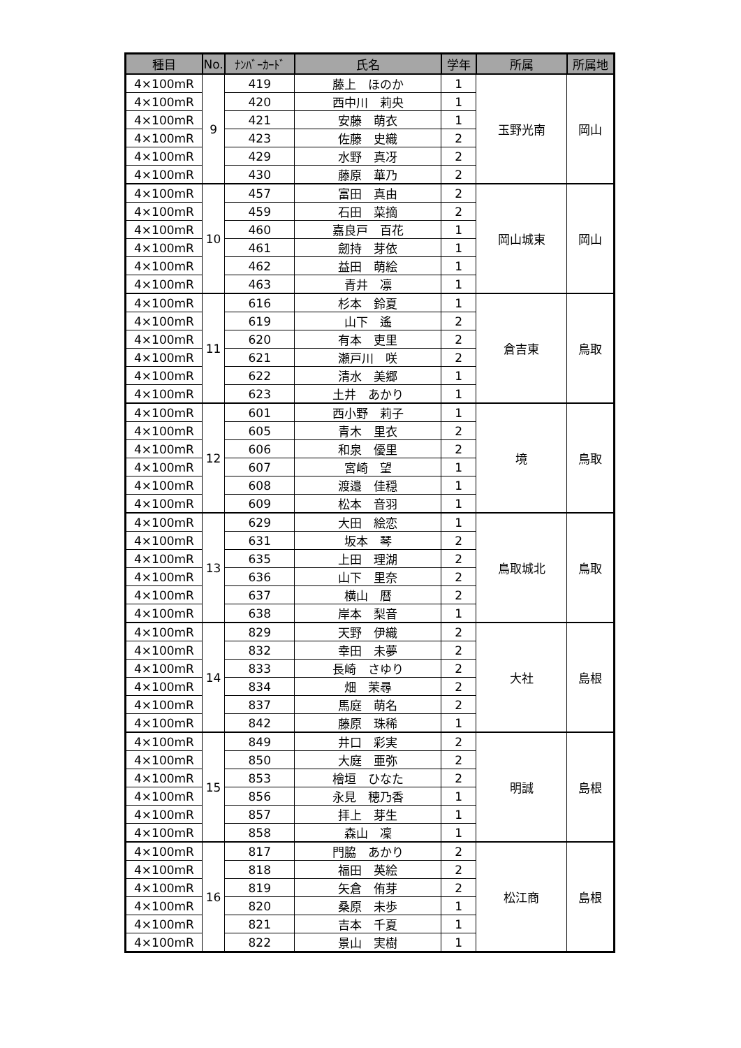| 種目 | No. | ﾅﾝﾊﾞｰｶｰﾄﾞ | 氏名 | 学年 | 所属 | 所属地 |
| --- | --- | --- | --- | --- | --- | --- |
| 4×100mR | 9 | 419 | 藤上 ほのか | 1 | 玉野光南 | 岡山 |
| 4×100mR | | 420 | 西中川 莉央 | 1 | | |
| 4×100mR | | 421 | 安藤 萌衣 | 1 | | |
| 4×100mR | | 423 | 佐藤 史織 | 2 | | |
| 4×100mR | | 429 | 水野 真冴 | 2 | | |
| 4×100mR | | 430 | 藤原 華乃 | 2 | | |
| 4×100mR | 10 | 457 | 富田 真由 | 2 | 岡山城東 | 岡山 |
| 4×100mR | | 459 | 石田 菜摘 | 2 | | |
| 4×100mR | | 460 | 嘉良戸 百花 | 1 | | |
| 4×100mR | | 461 | 劒持 芽依 | 1 | | |
| 4×100mR | | 462 | 益田 萌絵 | 1 | | |
| 4×100mR | | 463 | 青井 凛 | 1 | | |
| 4×100mR | 11 | 616 | 杉本 鈴夏 | 1 | 倉吉東 | 鳥取 |
| 4×100mR | | 619 | 山下 遙 | 2 | | |
| 4×100mR | | 620 | 有本 吏里 | 2 | | |
| 4×100mR | | 621 | 瀬戸川 咲 | 2 | | |
| 4×100mR | | 622 | 清水 美郷 | 1 | | |
| 4×100mR | | 623 | 土井 あかり | 1 | | |
| 4×100mR | 12 | 601 | 西小野 莉子 | 1 | 境 | 鳥取 |
| 4×100mR | | 605 | 青木 里衣 | 2 | | |
| 4×100mR | | 606 | 和泉 優里 | 2 | | |
| 4×100mR | | 607 | 宮崎 望 | 1 | | |
| 4×100mR | | 608 | 渡邉 佳穏 | 1 | | |
| 4×100mR | | 609 | 松本 音羽 | 1 | | |
| 4×100mR | 13 | 629 | 大田 絵恋 | 1 | 鳥取城北 | 鳥取 |
| 4×100mR | | 631 | 坂本 琴 | 2 | | |
| 4×100mR | | 635 | 上田 理湖 | 2 | | |
| 4×100mR | | 636 | 山下 里奈 | 2 | | |
| 4×100mR | | 637 | 横山 暦 | 2 | | |
| 4×100mR | | 638 | 岸本 梨音 | 1 | | |
| 4×100mR | 14 | 829 | 天野 伊織 | 2 | 大社 | 島根 |
| 4×100mR | | 832 | 幸田 未夢 | 2 | | |
| 4×100mR | | 833 | 長崎 さゆり | 2 | | |
| 4×100mR | | 834 | 畑 茉尋 | 2 | | |
| 4×100mR | | 837 | 馬庭 萌名 | 2 | | |
| 4×100mR | | 842 | 藤原 珠稀 | 1 | | |
| 4×100mR | 15 | 849 | 井口 彩実 | 2 | 明誠 | 島根 |
| 4×100mR | | 850 | 大庭 亜弥 | 2 | | |
| 4×100mR | | 853 | 檜垣 ひなた | 2 | | |
| 4×100mR | | 856 | 永見 穂乃香 | 1 | | |
| 4×100mR | | 857 | 拝上 芽生 | 1 | | |
| 4×100mR | | 858 | 森山 凜 | 1 | | |
| 4×100mR | 16 | 817 | 門脇 あかり | 2 | 松江商 | 島根 |
| 4×100mR | | 818 | 福田 英絵 | 2 | | |
| 4×100mR | | 819 | 矢倉 侑芽 | 2 | | |
| 4×100mR | | 820 | 桑原 未歩 | 1 | | |
| 4×100mR | | 821 | 吉本 千夏 | 1 | | |
| 4×100mR | | 822 | 景山 実樹 | 1 | | |